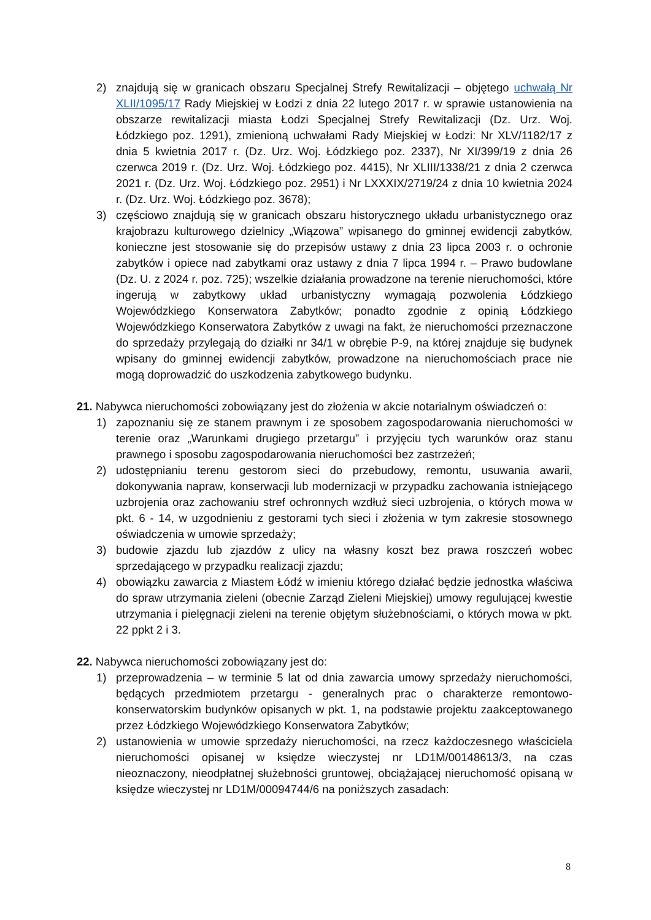2) znajdują się w granicach obszaru Specjalnej Strefy Rewitalizacji – objętego uchwałą Nr XLII/1095/17 Rady Miejskiej w Łodzi z dnia 22 lutego 2017 r. w sprawie ustanowienia na obszarze rewitalizacji miasta Łodzi Specjalnej Strefy Rewitalizacji (Dz. Urz. Woj. Łódzkiego poz. 1291), zmienioną uchwałami Rady Miejskiej w Łodzi: Nr XLV/1182/17 z dnia 5 kwietnia 2017 r. (Dz. Urz. Woj. Łódzkiego poz. 2337), Nr XI/399/19 z dnia 26 czerwca 2019 r. (Dz. Urz. Woj. Łódzkiego poz. 4415), Nr XLIII/1338/21 z dnia 2 czerwca 2021 r. (Dz. Urz. Woj. Łódzkiego poz. 2951) i Nr LXXXIX/2719/24 z dnia 10 kwietnia 2024 r. (Dz. Urz. Woj. Łódzkiego poz. 3678);
3) częściowo znajdują się w granicach obszaru historycznego układu urbanistycznego oraz krajobrazu kulturowego dzielnicy „Wiązowa” wpisanego do gminnej ewidencji zabytków, konieczne jest stosowanie się do przepisów ustawy z dnia 23 lipca 2003 r. o ochronie zabytków i opiece nad zabytkami oraz ustawy z dnia 7 lipca 1994 r. – Prawo budowlane (Dz. U. z 2024 r. poz. 725); wszelkie działania prowadzone na terenie nieruchomości, które ingerują w zabytkowy układ urbanistyczny wymagają pozwolenia Łódzkiego Wojewódzkiego Konserwatora Zabytków; ponadto zgodnie z opinią Łódzkiego Wojewódzkiego Konserwatora Zabytków z uwagi na fakt, że nieruchomości przeznaczone do sprzedaży przylegają do działki nr 34/1 w obrębie P-9, na której znajduje się budynek wpisany do gminnej ewidencji zabytków, prowadzone na nieruchomościach prace nie mogą doprowadzić do uszkodzenia zabytkowego budynku.
21. Nabywca nieruchomości zobowiązany jest do złożenia w akcie notarialnym oświadczeń o:
1) zapoznaniu się ze stanem prawnym i ze sposobem zagospodarowania nieruchomości w terenie oraz „Warunkami drugiego przetargu” i przyjęciu tych warunków oraz stanu prawnego i sposobu zagospodarowania nieruchomości bez zastrzeżeń;
2) udostępnianiu terenu gestorom sieci do przebudowy, remontu, usuwania awarii, dokonywania napraw, konserwacji lub modernizacji w przypadku zachowania istniejącego uzbrojenia oraz zachowaniu stref ochronnych wzdłuż sieci uzbrojenia, o których mowa w pkt. 6 - 14, w uzgodnieniu z gestorami tych sieci i złożenia w tym zakresie stosownego oświadczenia w umowie sprzedaży;
3) budowie zjazdu lub zjazdów z ulicy na własny koszt bez prawa roszczeń wobec sprzedającego w przypadku realizacji zjazdu;
4) obowiązku zawarcia z Miastem Łódź w imieniu którego działać będzie jednostka właściwa do spraw utrzymania zieleni (obecnie Zarząd Zieleni Miejskiej) umowy regulującej kwestie utrzymania i pielęgnacji zieleni na terenie objętym służebnościami, o których mowa w pkt. 22 ppkt 2 i 3.
22. Nabywca nieruchomości zobowiązany jest do:
1) przeprowadzenia – w terminie 5 lat od dnia zawarcia umowy sprzedaży nieruchomości, będących przedmiotem przetargu - generalnych prac o charakterze remontowo- konserwatorskim budynków opisanych w pkt. 1, na podstawie projektu zaakceptowanego przez Łódzkiego Wojewódzkiego Konserwatora Zabytków;
2) ustanowienia w umowie sprzedaży nieruchomości, na rzecz każdoczesnego właściciela nieruchomości opisanej w księdze wieczystej nr LD1M/00148613/3, na czas nieoznaczony, nieodpłatnej służebności gruntowej, obciążającej nieruchomość opisaną w księdze wieczystej nr LD1M/00094744/6 na poniższych zasadach:
8